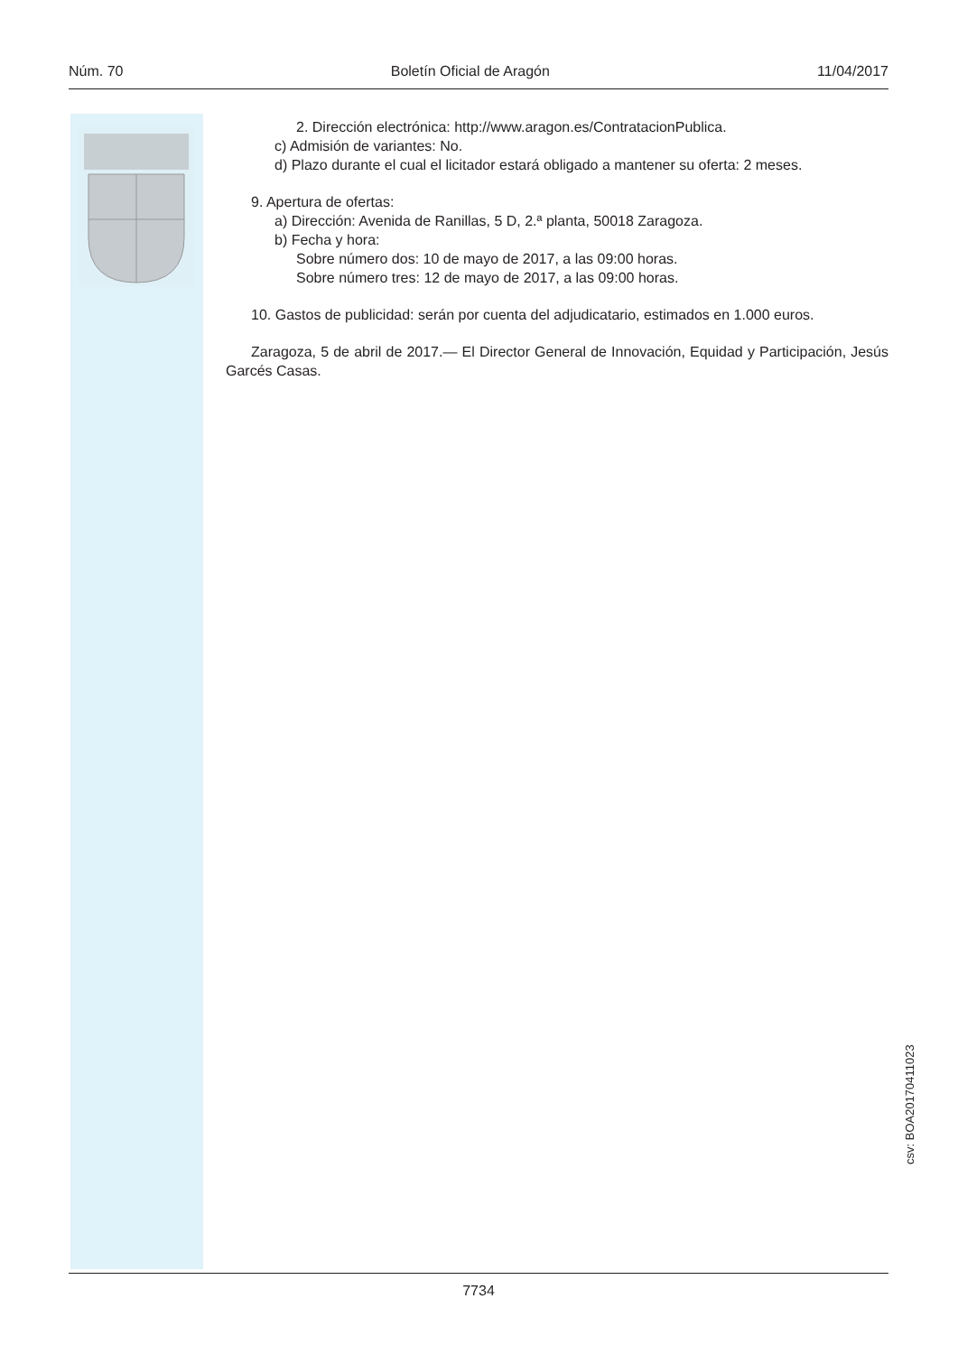Núm. 70 Boletín Oficial de Aragón 11/04/2017
2. Dirección electrónica: http://www.aragon.es/ContratacionPublica.
c) Admisión de variantes: No.
d) Plazo durante el cual el licitador estará obligado a mantener su oferta: 2 meses.
9. Apertura de ofertas:
a) Dirección: Avenida de Ranillas, 5 D, 2.ª planta, 50018 Zaragoza.
b) Fecha y hora:
Sobre número dos: 10 de mayo de 2017, a las 09:00 horas.
Sobre número tres: 12 de mayo de 2017, a las 09:00 horas.
10. Gastos de publicidad: serán por cuenta del adjudicatario, estimados en 1.000 euros.
Zaragoza, 5 de abril de 2017.— El Director General de Innovación, Equidad y Participación, Jesús Garcés Casas.
csv: BOA20170411023
7734